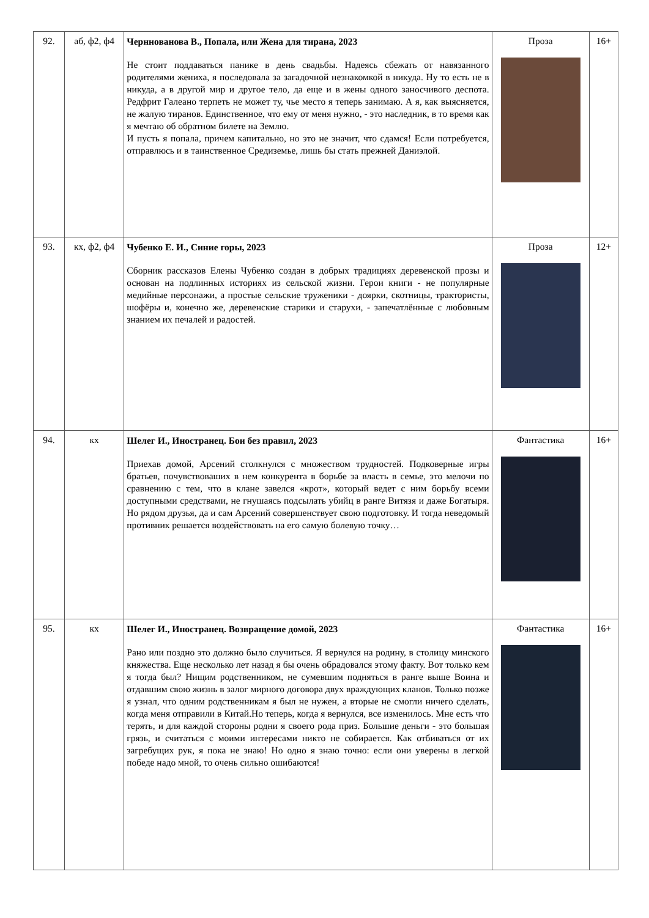| 92. | аб, ф2, ф4 | Черннованова В., Попала, или Жена для тирана, 2023 Не стоит поддаваться панике в день свадьбы. Надеясь сбежать от навязанного родителями жениха, я последовала за загадочной незнакомкой в никуда. Ну то есть не в никуда, а в другой мир и другое тело, да еще и в жены одного заносчивого деспота. Редфрит Галеано терпеть не может ту, чье место я теперь занимаю. А я, как выясняется, не жалую тиранов. Единственное, что ему от меня нужно, - это наследник, в то время как я мечтаю об обратном билете на Землю. И пусть я попала, причем капитально, но это не значит, что сдамся! Если потребуется, отправлюсь и в таинственное Средиземье, лишь бы стать прежней Даниэлой. | Проза | 16+ |
| 93. | кх, ф2, ф4 | Чубенко Е. И., Синие горы, 2023 Сборник рассказов Елены Чубенко создан в добрых традициях деревенской прозы и основан на подлинных историях из сельской жизни. Герои книги - не популярные медийные персонажи, а простые сельские труженики - доярки, скотницы, трактористы, шофёры и, конечно же, деревенские старики и старухи, - запечатлённые с любовным знанием их печалей и радостей. | Проза | 12+ |
| 94. | кх | Шелег И., Иностранец. Бои без правил, 2023 Приехав домой, Арсений столкнулся с множеством трудностей. Подковерные игры братьев, почувствоваших в нем конкурента в борьбе за власть в семье, это мелочи по сравнению с тем, что в клане завелся «крот», который ведет с ним борьбу всеми доступными средствами, не гнушаясь подсылать убийц в ранге Витязя и даже Богатыря. Но рядом друзья, да и сам Арсений совершенствует свою подготовку. И тогда неведомый противник решается воздействовать на его самую болевую точку… | Фантастика | 16+ |
| 95. | кх | Шелег И., Иностранец. Возвращение домой, 2023 Рано или поздно это должно было случиться. Я вернулся на родину, в столицу минского княжества. Еще несколько лет назад я бы очень обрадовался этому факту. Вот только кем я тогда был? Нищим родственником, не сумевшим подняться в ранге выше Воина и отдавшим свою жизнь в залог мирного договора двух враждующих кланов. Только позже я узнал, что одним родственникам я был не нужен, а вторые не смогли ничего сделать, когда меня отправили в Китай.Но теперь, когда я вернулся, все изменилось. Мне есть что терять, и для каждой стороны родни я своего рода приз. Большие деньги - это большая грязь, и считаться с моими интересами никто не собирается. Как отбиваться от их загребущих рук, я пока не знаю! Но одно я знаю точно: если они уверены в легкой победе надо мной, то очень сильно ошибаются! | Фантастика | 16+ |